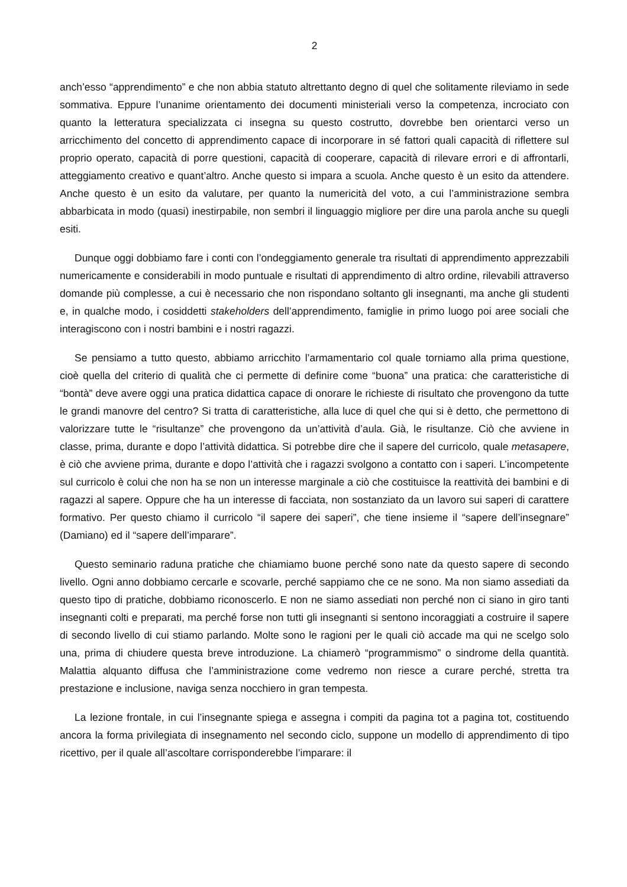2
anch’esso “apprendimento” e che non abbia statuto altrettanto degno di quel che solitamente rileviamo in sede sommativa. Eppure l’unanime orientamento dei documenti ministeriali verso la competenza, incrociato con quanto la letteratura specializzata ci insegna su questo costrutto, dovrebbe ben orientarci verso un arricchimento del concetto di apprendimento capace di incorporare in sé fattori quali capacità di riflettere sul proprio operato, capacità di porre questioni, capacità di cooperare, capacità di rilevare errori e di affrontarli, atteggiamento creativo e quant’altro. Anche questo si impara a scuola. Anche questo è un esito da attendere. Anche questo è un esito da valutare, per quanto la numericità del voto, a cui l’amministrazione sembra abbarbicata in modo (quasi) inestirpabile, non sembri il linguaggio migliore per dire una parola anche su quegli esiti.
Dunque oggi dobbiamo fare i conti con l’ondeggiamento generale tra risultati di apprendimento apprezzabili numericamente e considerabili in modo puntuale e risultati di apprendimento di altro ordine, rilevabili attraverso domande più complesse, a cui è necessario che non rispondano soltanto gli insegnanti, ma anche gli studenti e, in qualche modo, i cosiddetti stakeholders dell’apprendimento, famiglie in primo luogo poi aree sociali che interagiscono con i nostri bambini e i nostri ragazzi.
Se pensiamo a tutto questo, abbiamo arricchito l’armamentario col quale torniamo alla prima questione, cioè quella del criterio di qualità che ci permette di definire come “buona” una pratica: che caratteristiche di “bontà” deve avere oggi una pratica didattica capace di onorare le richieste di risultato che provengono da tutte le grandi manovre del centro? Si tratta di caratteristiche, alla luce di quel che qui si è detto, che permettono di valorizzare tutte le “risultanze” che provengono da un’attività d’aula. Già, le risultanze. Ciò che avviene in classe, prima, durante e dopo l’attività didattica. Si potrebbe dire che il sapere del curricolo, quale metasapere, è ciò che avviene prima, durante e dopo l’attività che i ragazzi svolgono a contatto con i saperi. L’incompetente sul curricolo è colui che non ha se non un interesse marginale a ciò che costituisce la reattività dei bambini e di ragazzi al sapere. Oppure che ha un interesse di facciata, non sostanziato da un lavoro sui saperi di carattere formativo. Per questo chiamo il curricolo “il sapere dei saperi”, che tiene insieme il “sapere dell’insegnare” (Damiano) ed il “sapere dell’imparare”.
Questo seminario raduna pratiche che chiamiamo buone perché sono nate da questo sapere di secondo livello. Ogni anno dobbiamo cercarle e scovarle, perché sappiamo che ce ne sono. Ma non siamo assediati da questo tipo di pratiche, dobbiamo riconoscerlo. E non ne siamo assediati non perché non ci siano in giro tanti insegnanti colti e preparati, ma perché forse non tutti gli insegnanti si sentono incoraggiati a costruire il sapere di secondo livello di cui stiamo parlando. Molte sono le ragioni per le quali ciò accade ma qui ne scelgo solo una, prima di chiudere questa breve introduzione. La chiamerò “programmismo” o sindrome della quantità. Malattia alquanto diffusa che l’amministrazione come vedremo non riesce a curare perché, stretta tra prestazione e inclusione, naviga senza nocchiero in gran tempesta.
La lezione frontale, in cui l’insegnante spiega e assegna i compiti da pagina tot a pagina tot, costituendo ancora la forma privilegiata di insegnamento nel secondo ciclo, suppone un modello di apprendimento di tipo ricettivo, per il quale all’ascoltare corrisponderebbe l’imparare: il